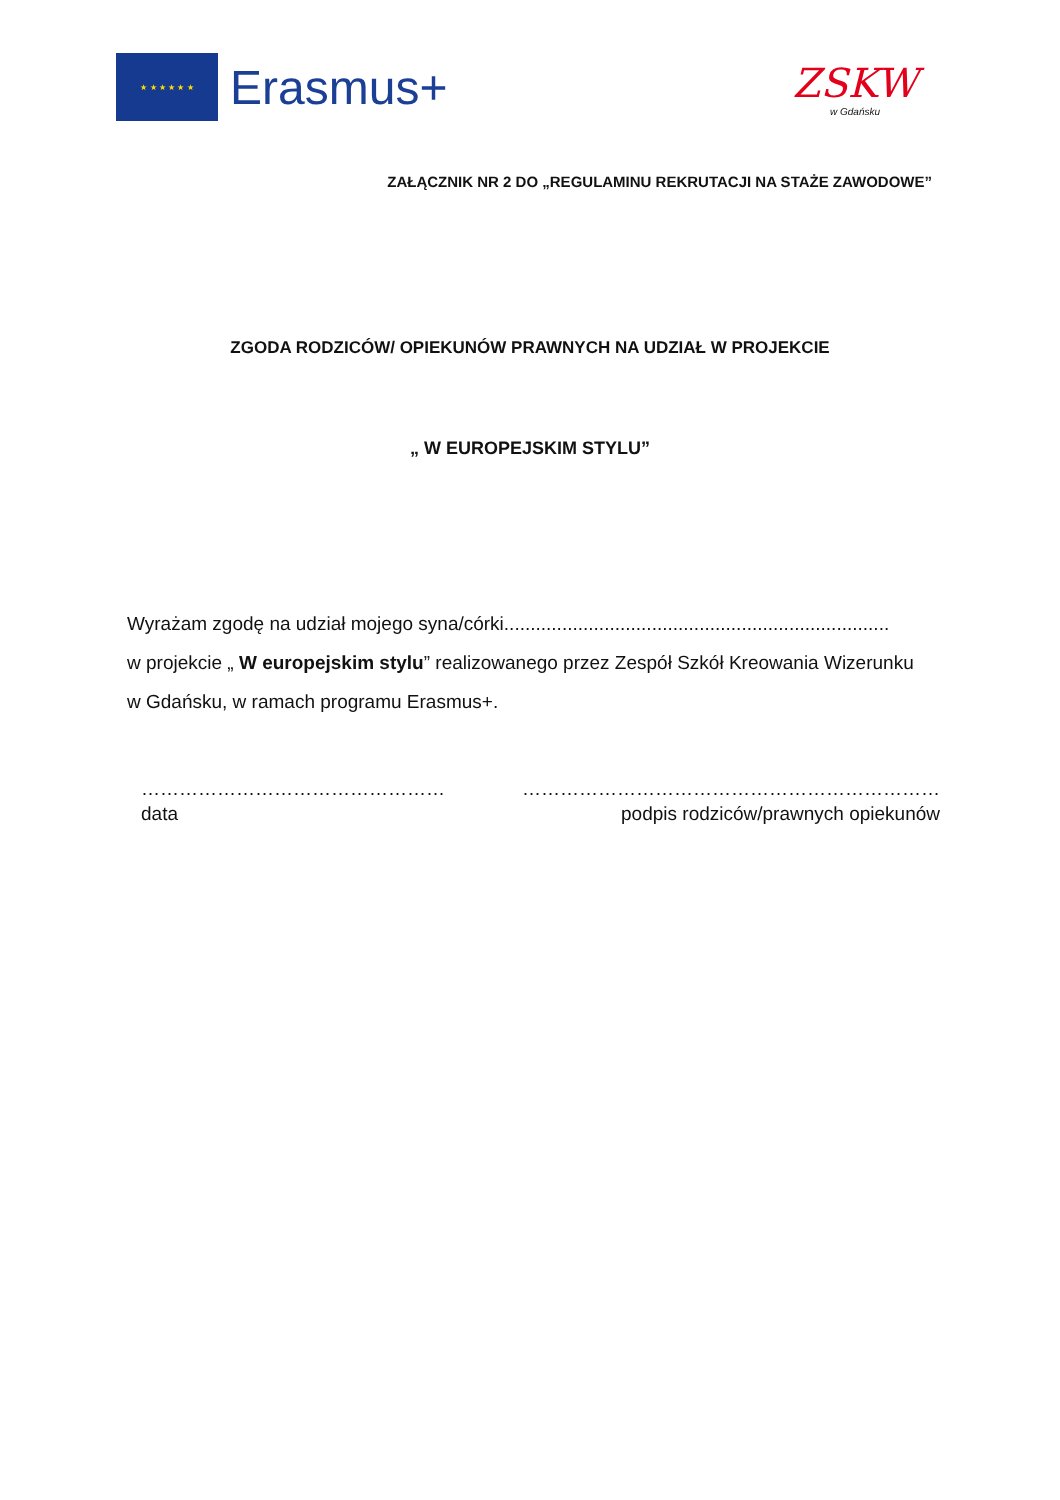★ ★ ★ ★ ★ ★
Erasmus+
ZSKW
w Gdańsku
ZAŁĄCZNIK NR 2 DO „REGULAMINU REKRUTACJI NA STAŻE ZAWODOWE”
ZGODA RODZICÓW/ OPIEKUNÓW PRAWNYCH NA UDZIAŁ W PROJEKCIE
„ W EUROPEJSKIM STYLU”
Wyrażam zgodę na udział mojego syna/córki.........................................................................
w projekcie „ W europejskim stylu” realizowanego przez Zespół Szkół Kreowania Wizerunku
w Gdańsku, w ramach programu Erasmus+.
…………………………………………
data
…………………………………………………………
podpis rodziców/prawnych opiekunów